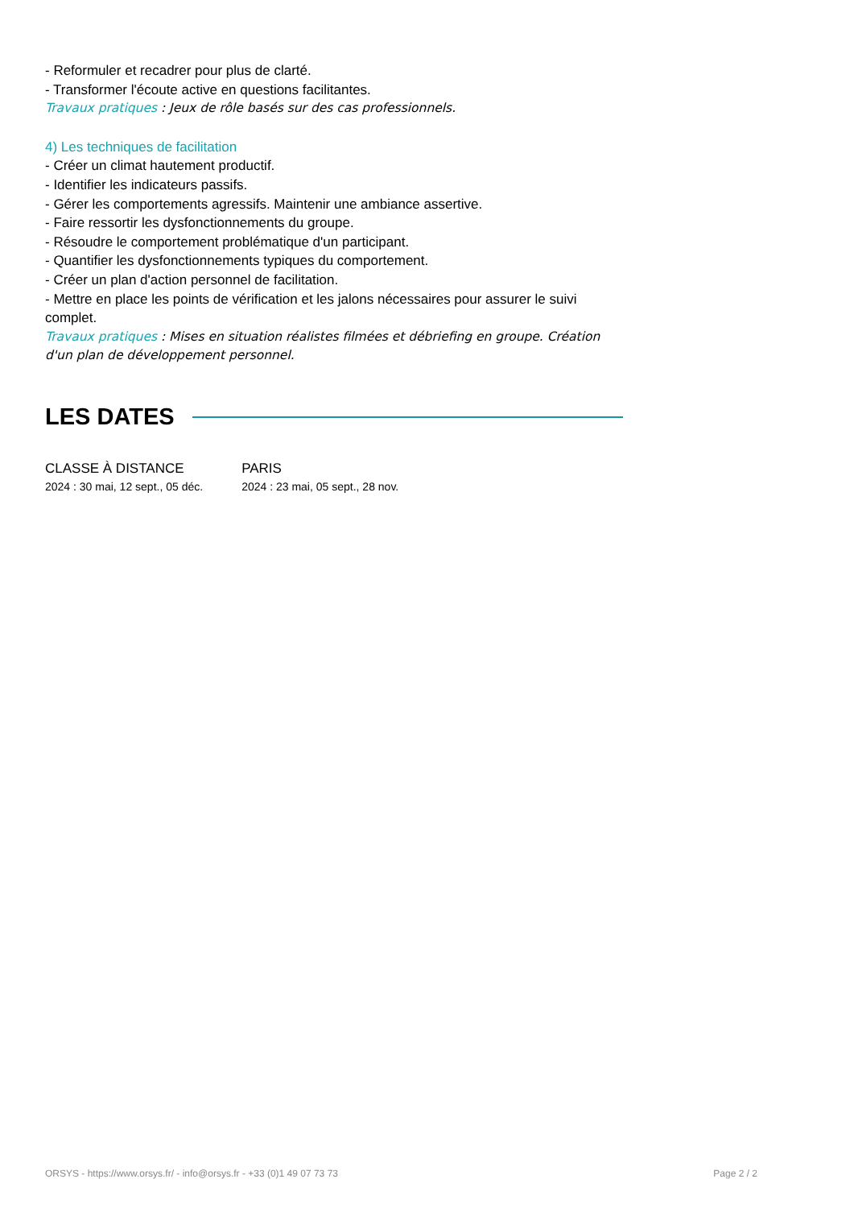- Reformuler et recadrer pour plus de clarté.
- Transformer l'écoute active en questions facilitantes.
Travaux pratiques : Jeux de rôle basés sur des cas professionnels.
4) Les techniques de facilitation
- Créer un climat hautement productif.
- Identifier les indicateurs passifs.
- Gérer les comportements agressifs. Maintenir une ambiance assertive.
- Faire ressortir les dysfonctionnements du groupe.
- Résoudre le comportement problématique d'un participant.
- Quantifier les dysfonctionnements typiques du comportement.
- Créer un plan d'action personnel de facilitation.
- Mettre en place les points de vérification et les jalons nécessaires pour assurer le suivi complet.
Travaux pratiques : Mises en situation réalistes filmées et débriefing en groupe. Création d'un plan de développement personnel.
LES DATES
CLASSE À DISTANCE
2024 : 30 mai, 12 sept., 05 déc.
PARIS
2024 : 23 mai, 05 sept., 28 nov.
ORSYS - https://www.orsys.fr/ - info@orsys.fr - +33 (0)1 49 07 73 73 Page 2 / 2